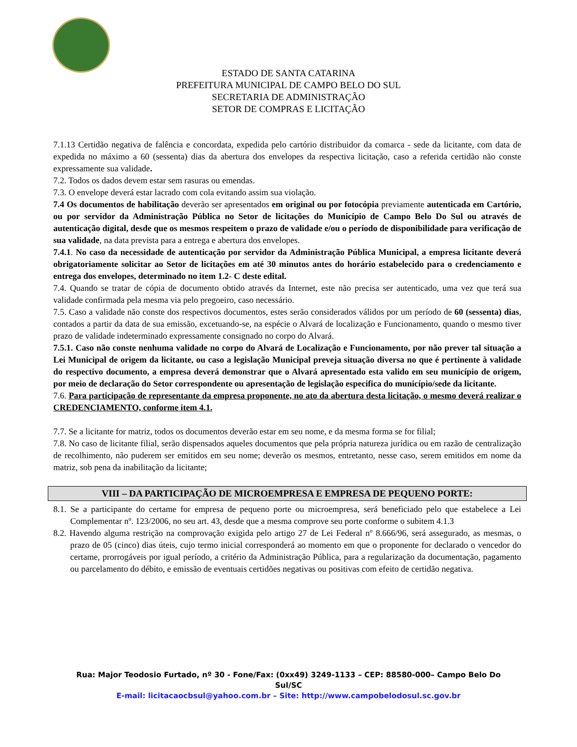ESTADO DE SANTA CATARINA
PREFEITURA MUNICIPAL DE CAMPO BELO DO SUL
SECRETARIA DE ADMINISTRAÇÃO
SETOR DE COMPRAS E LICITAÇÃO
7.1.13 Certidão negativa de falência e concordata, expedida pelo cartório distribuidor da comarca - sede da licitante, com data de expedida no máximo a 60 (sessenta) dias da abertura dos envelopes da respectiva licitação, caso a referida certidão não conste expressamente sua validade.
7.2. Todos os dados devem estar sem rasuras ou emendas.
7.3. O envelope deverá estar lacrado com cola evitando assim sua violação.
7.4 Os documentos de habilitação deverão ser apresentados em original ou por fotocópia previamente autenticada em Cartório, ou por servidor da Administração Pública no Setor de licitações do Município de Campo Belo Do Sul ou através de autenticação digital, desde que os mesmos respeitem o prazo de validade e/ou o período de disponibilidade para verificação de sua validade, na data prevista para a entrega e abertura dos envelopes.
7.4.1. No caso da necessidade de autenticação por servidor da Administração Pública Municipal, a empresa licitante deverá obrigatoriamente solicitar ao Setor de licitações em até 30 minutos antes do horário estabelecido para o credenciamento e entrega dos envelopes, determinado no item 1.2- C deste edital.
7.4. Quando se tratar de cópia de documento obtido através da Internet, este não precisa ser autenticado, uma vez que terá sua validade confirmada pela mesma via pelo pregoeiro, caso necessário.
7.5. Caso a validade não conste dos respectivos documentos, estes serão considerados válidos por um período de 60 (sessenta) dias, contados a partir da data de sua emissão, excetuando-se, na espécie o Alvará de localização e Funcionamento, quando o mesmo tiver prazo de validade indeterminado expressamente consignado no corpo do Alvará.
7.5.1. Caso não conste nenhuma validade no corpo do Alvará de Localização e Funcionamento, por não prever tal situação a Lei Municipal de origem da licitante, ou caso a legislação Municipal preveja situação diversa no que é pertinente à validade do respectivo documento, a empresa deverá demonstrar que o Alvará apresentado esta valido em seu município de origem, por meio de declaração do Setor correspondente ou apresentação de legislação especifica do município/sede da licitante.
7.6. Para participação de representante da empresa proponente, no ato da abertura desta licitação, o mesmo deverá realizar o CREDENCIAMENTO, conforme item 4.1.
7.7. Se a licitante for matriz, todos os documentos deverão estar em seu nome, e da mesma forma se for filial;
7.8. No caso de licitante filial, serão dispensados aqueles documentos que pela própria natureza jurídica ou em razão de centralização de recolhimento, não puderem ser emitidos em seu nome; deverão os mesmos, entretanto, nesse caso, serem emitidos em nome da matriz, sob pena da inabilitação da licitante;
VIII – DA PARTICIPAÇÃO DE MICROEMPRESA E EMPRESA DE PEQUENO PORTE:
8.1. Se a participante do certame for empresa de pequeno porte ou microempresa, será beneficiado pelo que estabelece a Lei Complementar nº. 123/2006, no seu art. 43, desde que a mesma comprove seu porte conforme o subitem 4.1.3
8.2. Havendo alguma restrição na comprovação exigida pelo artigo 27 de Lei Federal nº 8.666/96, será assegurado, as mesmas, o prazo de 05 (cinco) dias úteis, cujo termo inicial corresponderá ao momento em que o proponente for declarado o vencedor do certame, prorrogáveis por igual período, a critério da Administração Pública, para a regularização da documentação, pagamento ou parcelamento do débito, e emissão de eventuais certidões negativas ou positivas com efeito de certidão negativa.
Rua: Major Teodosio Furtado, nº 30 - Fone/Fax: (0xx49) 3249-1133 – CEP: 88580-000– Campo Belo Do
Sul/SC
E-mail: licitacaocbsul@yahoo.com.br – Site: http://www.campobelodosul.sc.gov.br